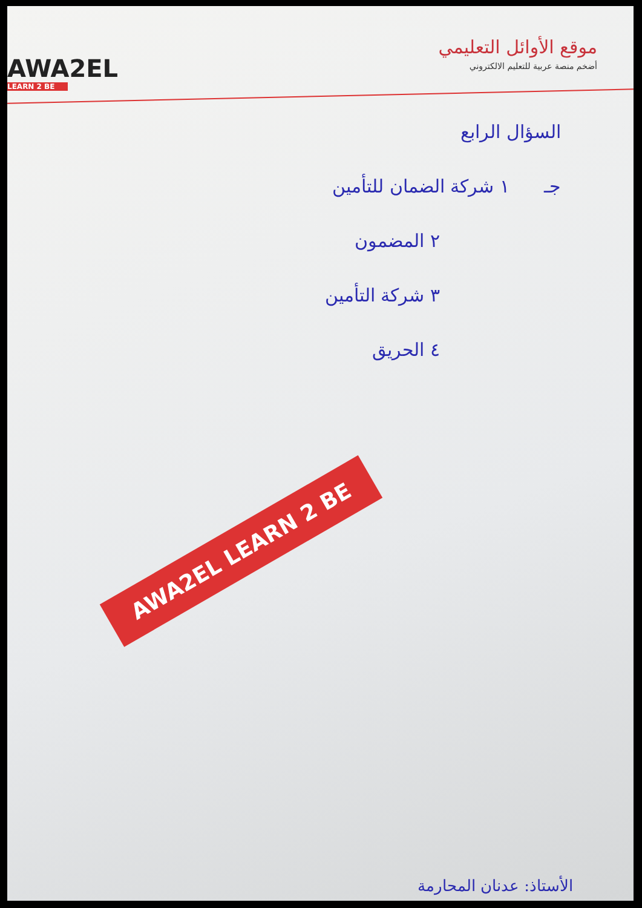AWA2EL
LEARN 2 BE
موقع الأوائل التعليمي
أضخم منصة عربية للتعليم الالكتروني
السؤال الرابع
جـ ١ شركة الضمان للتأمين
٢ المضمون
٣ شركة التأمين
٤ الحريق
AWA2EL LEARN 2 BE
الأستاذ: عدنان المحارمة